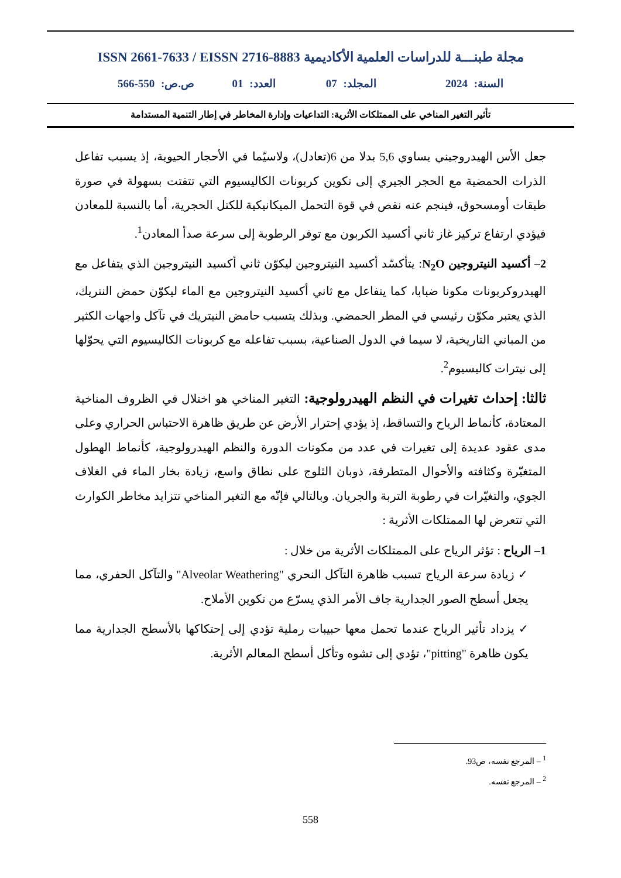مجلة طبنـــة للدراسات العلمية الأكاديمية ISSN 2661-7633 / EISSN 2716-8883
السنة: 2024 المجلد: 07 العدد: 01 ص.ص: 550-566
تأثير التغير المناخي على الممتلكات الأثرية: التداعيات وإدارة المخاطر في إطار التنمية المستدامة
جعل الأس الهيدروجيني يساوي 5,6 بدلا من 6(تعادل)، ولاسيّما في الأحجار الحيوية، إذ يسبب تفاعل الذرات الحمضية مع الحجر الجيري إلى تكوين كربونات الكاليسيوم التي تتفتت بسهولة في صورة طبقات أومسحوق، فينجم عنه نقص في قوة التحمل الميكانيكية للكتل الحجرية، أما بالنسبة للمعادن فيؤدي ارتفاع تركيز غاز ثاني أكسيد الكربون مع توفر الرطوبة إلى سرعة صدأ المعادن<sup>1</sup>.
2– أكسيد النيتروجين N<sub>2</sub>O: يتأكسّد أكسيد النيتروجين ليكوّن ثاني أكسيد النيتروجين الذي يتفاعل مع الهيدروكربونات مكونا ضبابا، كما يتفاعل مع ثاني أكسيد النيتروجين مع الماء ليكوّن حمض النتريك، الذي يعتبر مكوّن رئيسي في المطر الحمضي. وبذلك يتسبب حامض النيتريك في تآكل واجهات الكثير من المباني التاريخية، لا سيما في الدول الصناعية، بسبب تفاعله مع كربونات الكاليسيوم التي يحوّلها إلى نيترات كاليسيوم<sup>2</sup>.
ثالثا: إحداث تغيرات في النظم الهيدرولوجية: التغير المناخي هو اختلال في الظروف المناخية المعتادة، كأنماط الرياح والتساقط، إذ يؤدي إحترار الأرض عن طريق ظاهرة الاحتباس الحراري وعلى مدى عقود عديدة إلى تغيرات في عدد من مكونات الدورة والنظم الهيدرولوجية، كأنماط الهطول المتغيّرة وكثافته والأحوال المتطرفة، ذوبان الثلوج على نطاق واسع، زيادة بخار الماء في الغلاف الجوي، والتغيّرات في رطوبة التربة والجريان. وبالتالي فإنّه مع التغير المناخي تتزايد مخاطر الكوارث التي تتعرض لها الممتلكات الأثرية :
1– الرياح : تؤثر الرياح على الممتلكات الأثرية من خلال :
✓ زيادة سرعة الرياح تسبب ظاهرة التآكل النحري "Alveolar Weathering" والتآكل الحفري، مما يجعل أسطح الصور الجدارية جاف الأمر الذي يسرّع من تكوين الأملاح.
✓ يزداد تأثير الرياح عندما تحمل معها حبيبات رملية تؤدي إلى إحتكاكها بالأسطح الجدارية مما يكون ظاهرة "pitting"، تؤدي إلى تشوه وتأكل أسطح المعالم الأثرية.
<sup>1</sup> – المرجع نفسه، ص93.
<sup>2</sup> – المرجع نفسه.
558